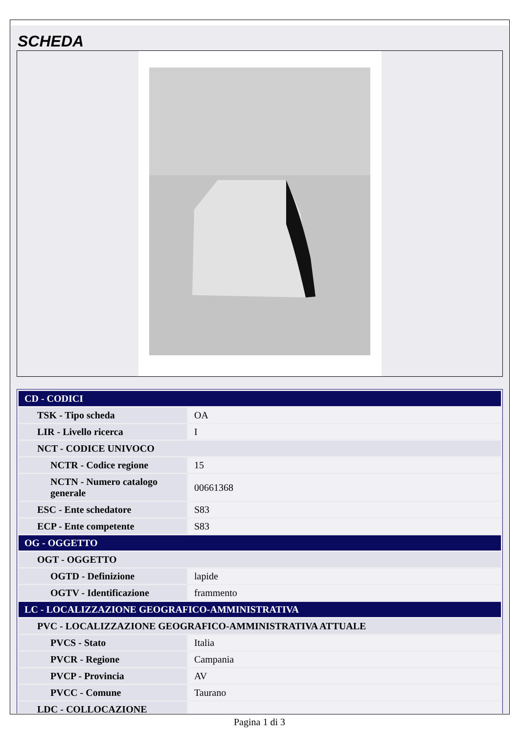SCHEDA
| CD - CODICI | |
| TSK - Tipo scheda | OA |
| LIR - Livello ricerca | I |
| NCT - CODICE UNIVOCO | |
| NCTR - Codice regione | 15 |
| NCTN - Numero catalogo generale | 00661368 |
| ESC - Ente schedatore | S83 |
| ECP - Ente competente | S83 |
| OG - OGGETTO | |
| OGT - OGGETTO | |
| OGTD - Definizione | lapide |
| OGTV - Identificazione | frammento |
| LC - LOCALIZZAZIONE GEOGRAFICO-AMMINISTRATIVA | |
| PVC - LOCALIZZAZIONE GEOGRAFICO-AMMINISTRATIVA ATTUALE | |
| PVCS - Stato | Italia |
| PVCR - Regione | Campania |
| PVCP - Provincia | AV |
| PVCC - Comune | Taurano |
| LDC - COLLOCAZIONE | |
Pagina 1 di 3